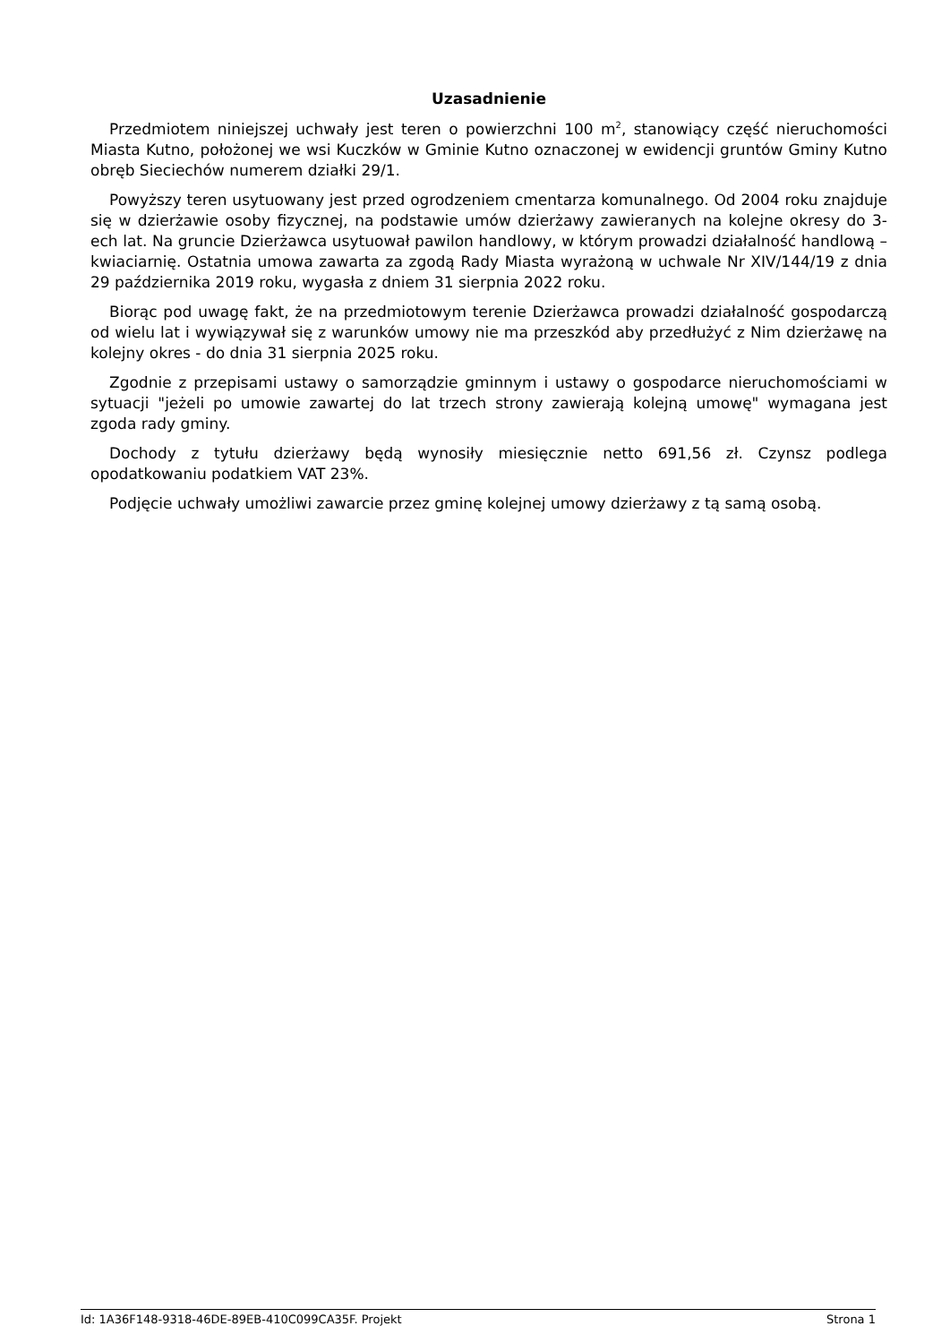Uzasadnienie
Przedmiotem niniejszej uchwały jest teren o powierzchni 100 m<sup>2</sup>, stanowiący część nieruchomości Miasta Kutno, położonej we wsi Kuczków w Gminie Kutno oznaczonej w ewidencji gruntów Gminy Kutno obręb Sieciechów numerem działki 29/1.
Powyższy teren usytuowany jest przed ogrodzeniem cmentarza komunalnego. Od 2004 roku znajduje się w dzierżawie osoby fizycznej, na podstawie umów dzierżawy zawieranych na kolejne okresy do 3-ech lat. Na gruncie Dzierżawca usytuował pawilon handlowy, w którym prowadzi działalność handlową – kwiaciarnię. Ostatnia umowa zawarta za zgodą Rady Miasta wyrażoną w uchwale Nr XIV/144/19 z dnia 29 października 2019 roku, wygasła z dniem 31 sierpnia 2022 roku.
Biorąc pod uwagę fakt, że na przedmiotowym terenie Dzierżawca prowadzi działalność gospodarczą od wielu lat i wywiązywał się z warunków umowy nie ma przeszkód aby przedłużyć z Nim dzierżawę na kolejny okres - do dnia 31 sierpnia 2025 roku.
Zgodnie z przepisami ustawy o samorządzie gminnym i ustawy o gospodarce nieruchomościami w sytuacji "jeżeli po umowie zawartej do lat trzech strony zawierają kolejną umowę" wymagana jest zgoda rady gminy.
Dochody z tytułu dzierżawy będą wynosiły miesięcznie netto 691,56 zł. Czynsz podlega opodatkowaniu podatkiem VAT 23%.
Podjęcie uchwały umożliwi zawarcie przez gminę kolejnej umowy dzierżawy z tą samą osobą.
Id: 1A36F148-9318-46DE-89EB-410C099CA35F. Projekt Strona 1